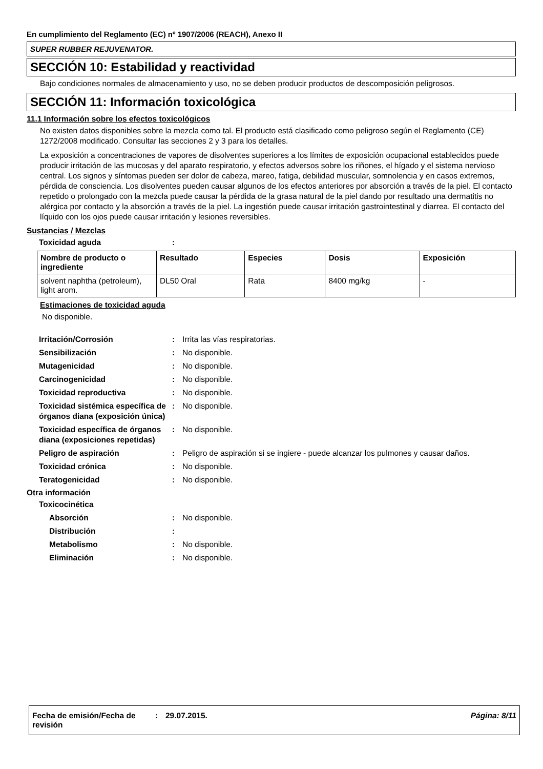En cumplimiento del Reglamento (EC) nº 1907/2006 (REACH), Anexo II
SUPER RUBBER REJUVENATOR.
SECCIÓN 10: Estabilidad y reactividad
Bajo condiciones normales de almacenamiento y uso, no se deben producir productos de descomposición peligrosos.
SECCIÓN 11: Información toxicológica
11.1 Información sobre los efectos toxicológicos
No existen datos disponibles sobre la mezcla como tal. El producto está clasificado como peligroso según el Reglamento (CE) 1272/2008 modificado. Consultar las secciones 2 y 3 para los detalles.
La exposición a concentraciones de vapores de disolventes superiores a los límites de exposición ocupacional establecidos puede producir irritación de las mucosas y del aparato respiratorio, y efectos adversos sobre los riñones, el hígado y el sistema nervioso central. Los signos y síntomas pueden ser dolor de cabeza, mareo, fatiga, debilidad muscular, somnolencia y en casos extremos, pérdida de consciencia. Los disolventes pueden causar algunos de los efectos anteriores por absorción a través de la piel. El contacto repetido o prolongado con la mezcla puede causar la pérdida de la grasa natural de la piel dando por resultado una dermatitis no alérgica por contacto y la absorción a través de la piel. La ingestión puede causar irritación gastrointestinal y diarrea. El contacto del líquido con los ojos puede causar irritación y lesiones reversibles.
Sustancias / Mezclas
Toxicidad aguda:
| Nombre de producto o ingrediente | Resultado | Especies | Dosis | Exposición |
| --- | --- | --- | --- | --- |
| solvent naphtha (petroleum), light arom. | DL50 Oral | Rata | 8400 mg/kg | - |
Estimaciones de toxicidad aguda
No disponible.
Irritación/Corrosión: Irrita las vías respiratorias. Sensibilización: No disponible. Mutagenicidad: No disponible. Carcinogenicidad: No disponible. Toxicidad reproductiva: No disponible. Toxicidad sistémica específica de órganos diana (exposición única): No disponible. Toxicidad específica de órganos diana (exposiciones repetidas): No disponible. Peligro de aspiración: Peligro de aspiración si se ingiere - puede alcanzar los pulmones y causar daños. Toxicidad crónica: No disponible. Teratogenicidad: No disponible.
Otra información
Toxicocinética Absorción: No disponible. Distribución: Metabolismo: No disponible. Eliminación: No disponible.
Fecha de emisión/Fecha de revisión: 29.07.2015. Página: 8/11